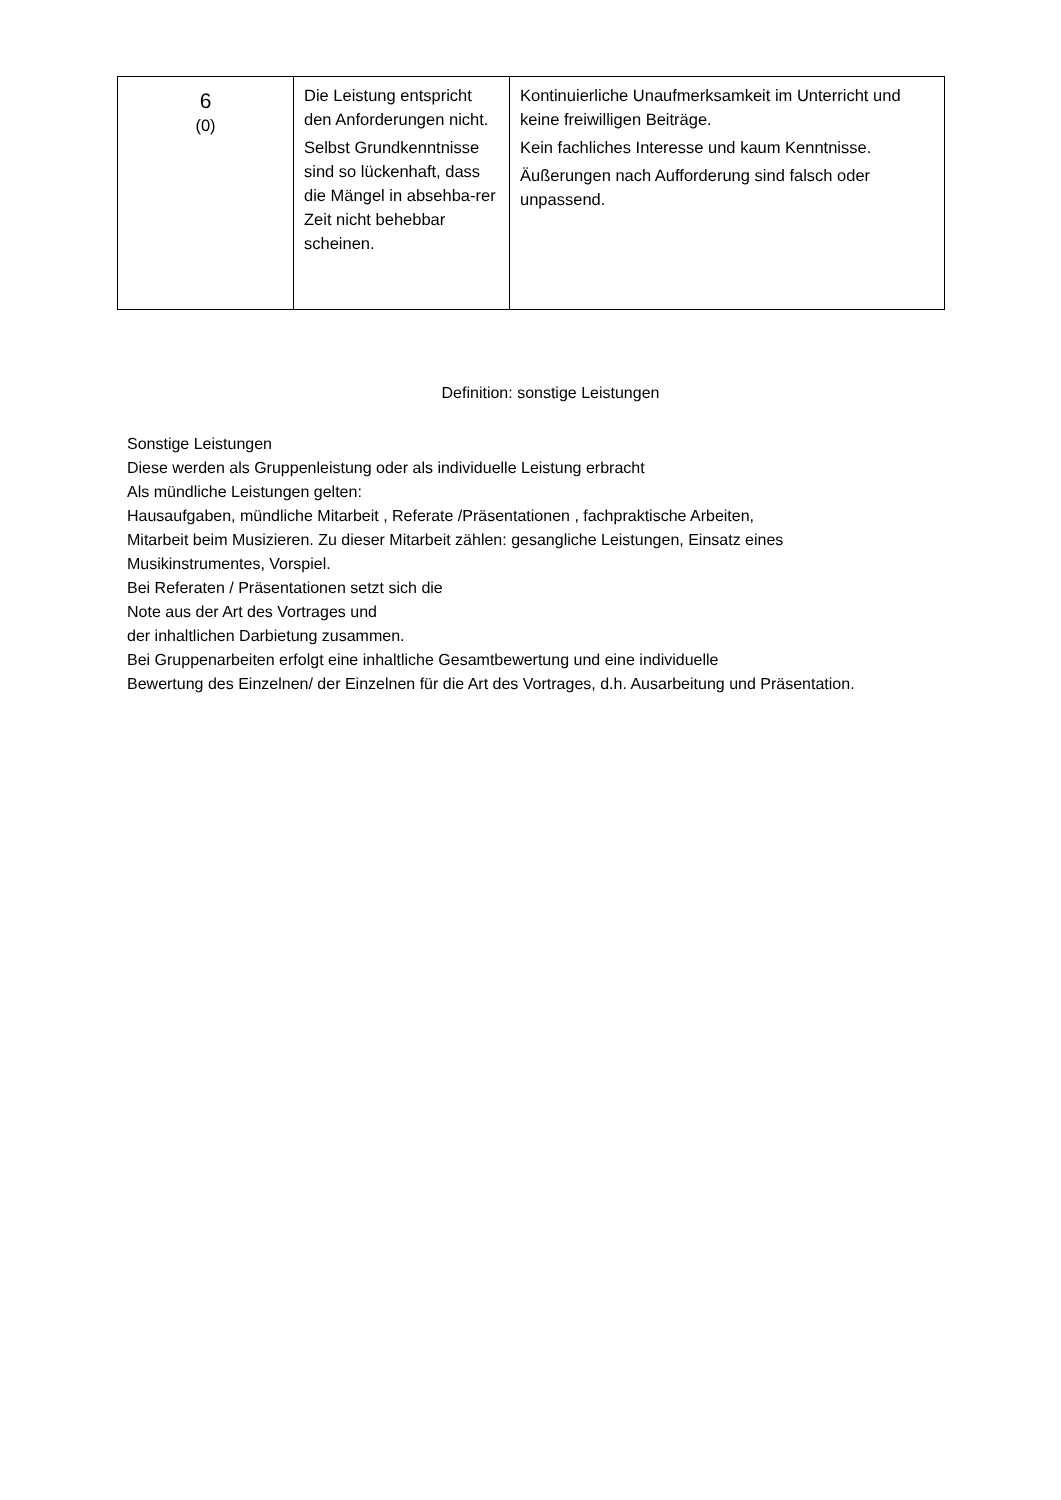| 6 (0) | Die Leistung entspricht den Anforderungen nicht. Selbst Grundkenntnisse sind so lückenhaft, dass die Mängel in absehba-rer Zeit nicht behebbar scheinen. | Kontinuierliche Unaufmerksamkeit im Unterricht und keine freiwilligen Beiträge. Kein fachliches Interesse und kaum Kenntnisse. Äußerungen nach Aufforderung sind falsch oder unpassend. |
Definition: sonstige Leistungen
Sonstige Leistungen
Diese werden als Gruppenleistung oder als individuelle Leistung erbracht
Als mündliche Leistungen gelten:
Hausaufgaben, mündliche Mitarbeit , Referate /Präsentationen , fachpraktische Arbeiten,
Mitarbeit beim Musizieren. Zu dieser Mitarbeit zählen: gesangliche Leistungen, Einsatz eines
Musikinstrumentes, Vorspiel.
Bei Referaten / Präsentationen setzt sich die
Note aus der Art des Vortrages und
der inhaltlichen Darbietung zusammen.
Bei Gruppenarbeiten erfolgt eine inhaltliche Gesamtbewertung und eine individuelle
Bewertung des Einzelnen/ der Einzelnen für die Art des Vortrages, d.h. Ausarbeitung und Präsentation.